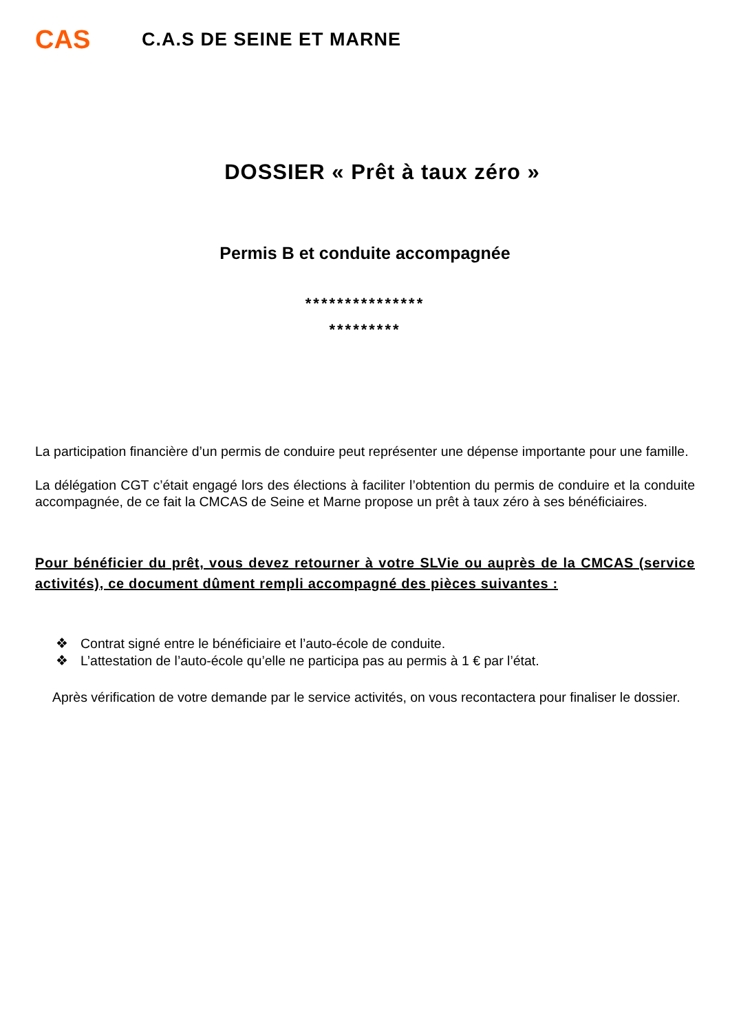CAS
C.A.S DE SEINE ET MARNE
DOSSIER « Prêt à taux zéro »
Permis B et conduite accompagnée
***************
*********
La participation financière d’un permis de conduire peut représenter une dépense importante pour une famille.
La délégation CGT c’était engagé lors des élections à faciliter l’obtention du permis de conduire et la conduite accompagnée, de ce fait la CMCAS de Seine et Marne propose un prêt à taux zéro à ses bénéficiaires.
Pour bénéficier du prêt, vous devez retourner à votre SLVie ou auprès de la CMCAS (service activités), ce document dûment rempli accompagné des pièces suivantes :
❖ Contrat signé entre le bénéficiaire et l’auto-école de conduite.
❖ L’attestation de l’auto-école qu’elle ne participa pas au permis à 1 € par l’état.
Après vérification de votre demande par le service activités, on vous recontactera pour finaliser le dossier.